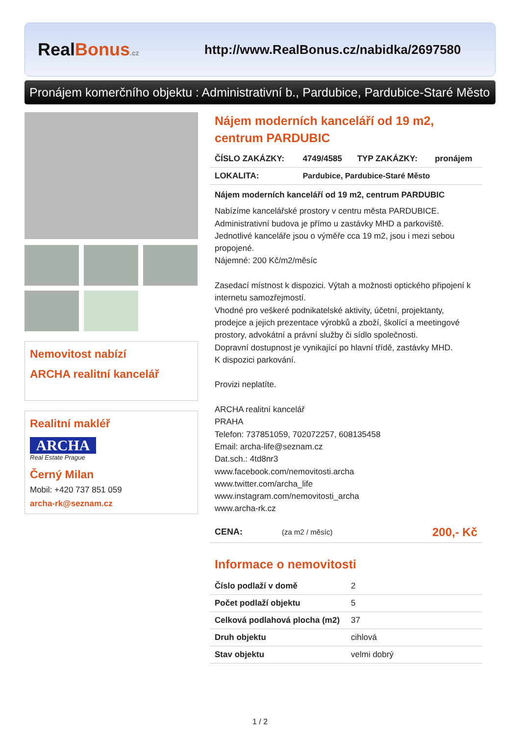RealBonus.cz
http://www.RealBonus.cz/nabidka/2697580
Pronájem komerčního objektu : Administrativní b., Pardubice, Pardubice-Staré Město
Nemovitost nabízí
ARCHA realitní kancelář
Realitní makléř
ARCHA
Real Estate Prague
Černý Milan
Mobil: +420 737 851 059
archa-rk@seznam.cz
Nájem moderních kanceláří od 19 m2, centrum PARDUBIC
| ČÍSLO ZAKÁZKY: | 4749/4585 | TYP ZAKÁZKY: | pronájem |
| --- | --- | --- | --- |
| LOKALITA: | Pardubice, Pardubice-Staré Město | | |
Nájem moderních kanceláří od 19 m2, centrum PARDUBIC
Nabízíme kancelářské prostory v centru města PARDUBICE.
Administrativní budova je přímo u zastávky MHD a parkoviště.
Jednotlivé kanceláře jsou o výměře cca 19 m2, jsou i mezi sebou propojené.
Nájemné: 200 Kč/m2/měsíc
Zasedací místnost k dispozici. Výtah a možnosti optického připojení k internetu samozřejmostí.
Vhodné pro veškeré podnikatelské aktivity, účetní, projektanty, prodejce a jejich prezentace výrobků a zboží, školící a meetingové prostory, advokátní a právní služby či sídlo společnosti.
Dopravní dostupnost je vynikající po hlavní třídě, zastávky MHD.
K dispozici parkování.
Provizi neplatíte.
ARCHA realitní kancelář
PRAHA
Telefon: 737851059, 702072257, 608135458
Email: archa-life@seznam.cz
Dat.sch.: 4td8nr3
www.facebook.com/nemovitosti.archa
www.twitter.com/archa_life
www.instagram.com/nemovitosti_archa
www.archa-rk.cz
| CENA: | (za m2 / měsíc) | 200,- Kč |
Informace o nemovitosti
| Číslo podlaží v domě | 2 |
| Počet podlaží objektu | 5 |
| Celková podlahová plocha (m2) | 37 |
| Druh objektu | cihlová |
| Stav objektu | velmi dobrý |
1 / 2